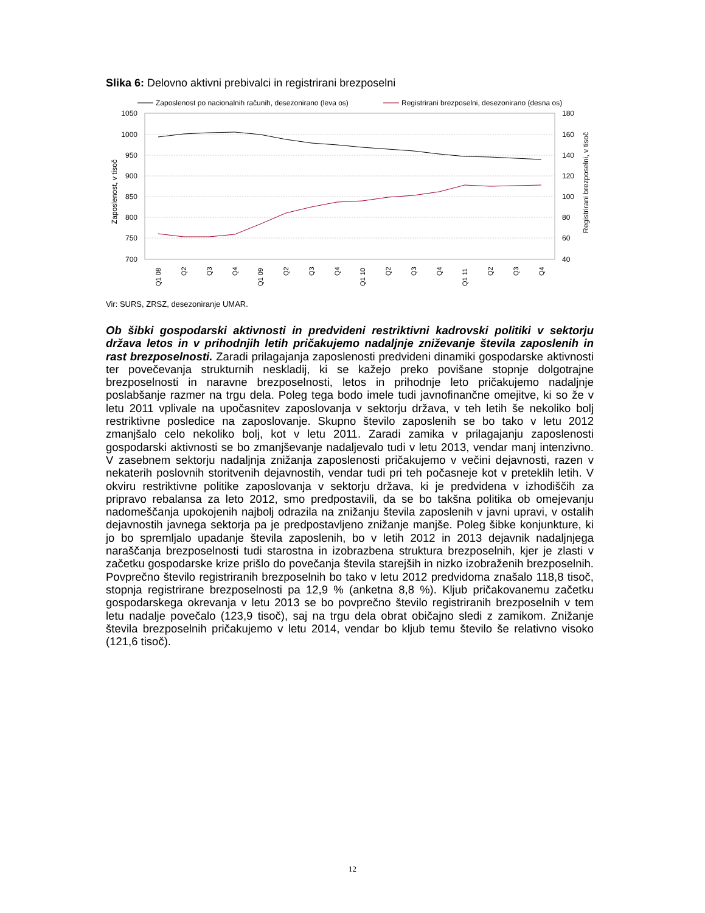Slika 6: Delovno aktivni prebivalci in registrirani brezposelni
Zaposlenost po nacionalnih računih, desezonirano (leva os)
Registrirani brezposelni, desezonirano (desna os)
1050
1000
950
900
850
800
750
700
180
160
140
120
100
80
60
40
Zaposlenost, v tisoč
Registrirani brezposelni, v tisoč
Q1 08
Q2
Q3
Q4
Q1 09
Q2
Q3
Q4
Q1 10
Q2
Q3
Q4
Q1 11
Q2
Q3
Q4
Vir: SURS, ZRSZ, desezoniranje UMAR.
Ob šibki gospodarski aktivnosti in predvideni restriktivni kadrovski politiki v sektorju država letos in v prihodnjih letih pričakujemo nadaljnje zniževanje števila zaposlenih in rast brezposelnosti. Zaradi prilagajanja zaposlenosti predvideni dinamiki gospodarske aktivnosti ter povečevanja strukturnih neskladij, ki se kažejo preko povišane stopnje dolgotrajne brezposelnosti in naravne brezposelnosti, letos in prihodnje leto pričakujemo nadaljnje poslabšanje razmer na trgu dela. Poleg tega bodo imele tudi javnofinančne omejitve, ki so že v letu 2011 vplivale na upočasnitev zaposlovanja v sektorju država, v teh letih še nekoliko bolj restriktivne posledice na zaposlovanje. Skupno število zaposlenih se bo tako v letu 2012 zmanjšalo celo nekoliko bolj, kot v letu 2011. Zaradi zamika v prilagajanju zaposlenosti gospodarski aktivnosti se bo zmanjševanje nadaljevalo tudi v letu 2013, vendar manj intenzivno. V zasebnem sektorju nadaljnja znižanja zaposlenosti pričakujemo v večini dejavnosti, razen v nekaterih poslovnih storitvenih dejavnostih, vendar tudi pri teh počasneje kot v preteklih letih. V okviru restriktivne politike zaposlovanja v sektorju država, ki je predvidena v izhodiščih za pripravo rebalansa za leto 2012, smo predpostavili, da se bo takšna politika ob omejevanju nadomeščanja upokojenih najbolj odrazila na znižanju števila zaposlenih v javni upravi, v ostalih dejavnostih javnega sektorja pa je predpostavljeno znižanje manjše. Poleg šibke konjunkture, ki jo bo spremljalo upadanje števila zaposlenih, bo v letih 2012 in 2013 dejavnik nadaljnjega naraščanja brezposelnosti tudi starostna in izobrazbena struktura brezposelnih, kjer je zlasti v začetku gospodarske krize prišlo do povečanja števila starejših in nizko izobraženih brezposelnih. Povprečno število registriranih brezposelnih bo tako v letu 2012 predvidoma znašalo 118,8 tisoč, stopnja registrirane brezposelnosti pa 12,9 % (anketna 8,8 %). Kljub pričakovanemu začetku gospodarskega okrevanja v letu 2013 se bo povprečno število registriranih brezposelnih v tem letu nadalje povečalo (123,9 tisoč), saj na trgu dela obrat običajno sledi z zamikom. Znižanje števila brezposelnih pričakujemo v letu 2014, vendar bo kljub temu število še relativno visoko (121,6 tisoč).
12